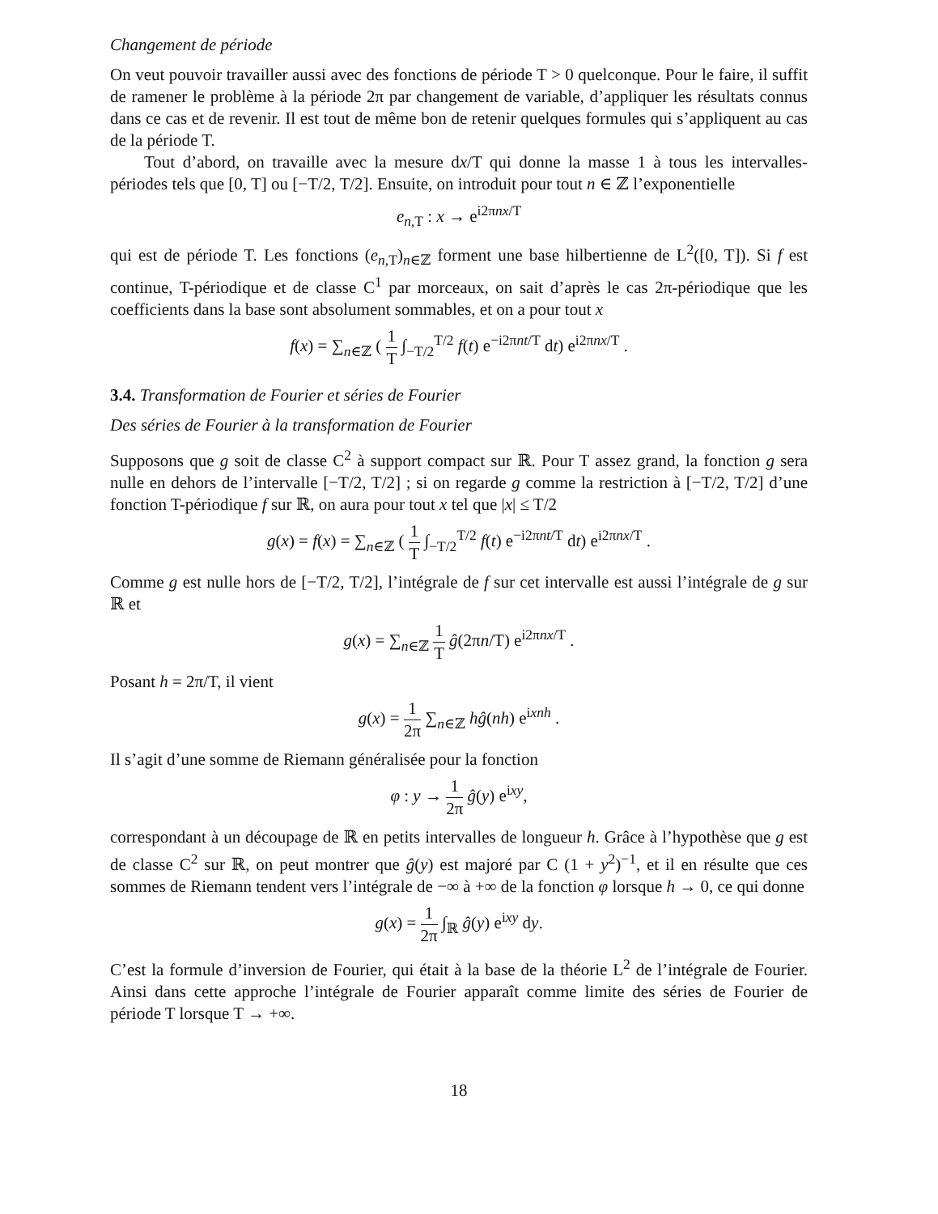Changement de période
On veut pouvoir travailler aussi avec des fonctions de période T > 0 quelconque. Pour le faire, il suffit de ramener le problème à la période 2π par changement de variable, d’appliquer les résultats connus dans ce cas et de revenir. Il est tout de même bon de retenir quelques formules qui s’appliquent au cas de la période T.
Tout d’abord, on travaille avec la mesure dx/T qui donne la masse 1 à tous les intervalles-périodes tels que [0, T] ou [−T/2, T/2]. Ensuite, on introduit pour tout n ∈ ℤ l’exponentielle
e<sub>n,T</sub> : x → e<sup>i2πnx/T</sup>
qui est de période T. Les fonctions (e<sub>n,T</sub>)<sub>n∈ℤ</sub> forment une base hilbertienne de L<sup>2</sup>([0, T]). Si f est continue, T-périodique et de classe C<sup>1</sup> par morceaux, on sait d’après le cas 2π-périodique que les coefficients dans la base sont absolument sommables, et on a pour tout x
f(x) = ∑<sub>n∈ℤ</sub> ( 1 T ∫<sub>−T/2</sub><sup>T/2</sup> f(t) e<sup>−i2πnt/T</sup> dt) e<sup>i2πnx/T</sup> .
3.4. Transformation de Fourier et séries de Fourier
Des séries de Fourier à la transformation de Fourier
Supposons que g soit de classe C<sup>2</sup> à support compact sur ℝ. Pour T assez grand, la fonction g sera nulle en dehors de l’intervalle [−T/2, T/2] ; si on regarde g comme la restriction à [−T/2, T/2] d’une fonction T-périodique f sur ℝ, on aura pour tout x tel que |x| ≤ T/2
g(x) = f(x) = ∑<sub>n∈ℤ</sub> ( 1 T ∫<sub>−T/2</sub><sup>T/2</sup> f(t) e<sup>−i2πnt/T</sup> dt) e<sup>i2πnx/T</sup> .
Comme g est nulle hors de [−T/2, T/2], l’intégrale de f sur cet intervalle est aussi l’intégrale de g sur ℝ et
g(x) = ∑<sub>n∈ℤ</sub> 1 T ĝ(2πn/T) e<sup>i2πnx/T</sup> .
Posant h = 2π/T, il vient
g(x) = 1 2π ∑<sub>n∈ℤ</sub> hĝ(nh) e<sup>ixnh</sup> .
Il s’agit d’une somme de Riemann généralisée pour la fonction
φ : y → 1 2π ĝ(y) e<sup>ixy</sup>,
correspondant à un découpage de ℝ en petits intervalles de longueur h. Grâce à l’hypothèse que g est de classe C<sup>2</sup> sur ℝ, on peut montrer que ĝ(y) est majoré par C (1 + y<sup>2</sup>)<sup>−1</sup>, et il en résulte que ces sommes de Riemann tendent vers l’intégrale de −∞ à +∞ de la fonction φ lorsque h → 0, ce qui donne
g(x) = 1 2π ∫<sub>ℝ</sub> ĝ(y) e<sup>ixy</sup> dy.
C’est la formule d’inversion de Fourier, qui était à la base de la théorie L<sup>2</sup> de l’intégrale de Fourier. Ainsi dans cette approche l’intégrale de Fourier apparaît comme limite des séries de Fourier de période T lorsque T → +∞.
18